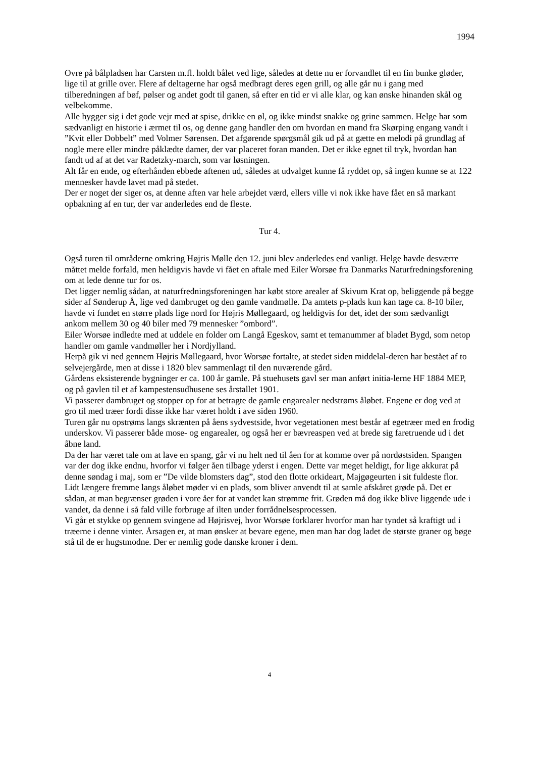1994
Ovre på bålpladsen har Carsten m.fl. holdt bålet ved lige, således at dette nu er forvandlet til en fin bunke gløder, lige til at grille over. Flere af deltagerne har også medbragt deres egen grill, og alle går nu i gang med tilberedningen af bøf, pølser og andet godt til ganen, så efter en tid er vi alle klar, og kan ønske hinanden skål og velbekomme.
Alle hygger sig i det gode vejr med at spise, drikke en øl, og ikke mindst snakke og grine sammen. Helge har som sædvanligt en historie i ærmet til os, og denne gang handler den om hvordan en mand fra Skørping engang vandt i ”Kvit eller Dobbelt” med Volmer Sørensen. Det afgørende spørgsmål gik ud på at gætte en melodi på grundlag af nogle mere eller mindre påklædte damer, der var placeret foran manden. Det er ikke egnet til tryk, hvordan han fandt ud af at det var Radetzky-march, som var løsningen.
Alt får en ende, og efterhånden ebbede aftenen ud, således at udvalget kunne få ryddet op, så ingen kunne se at 122 mennesker havde lavet mad på stedet.
Der er noget der siger os, at denne aften var hele arbejdet værd, ellers ville vi nok ikke have fået en så markant opbakning af en tur, der var anderledes end de fleste.
Tur 4.
Også turen til områderne omkring Højris Mølle den 12. juni blev anderledes end vanligt. Helge havde desværre måttet melde forfald, men heldigvis havde vi fået en aftale med Eiler Worsøe fra Danmarks Naturfredningsforening om at lede denne tur for os.
Det ligger nemlig sådan, at naturfredningsforeningen har købt store arealer af Skivum Krat op, beliggende på begge sider af Sønderup Å, lige ved dambruget og den gamle vandmølle. Da amtets p-plads kun kan tage ca. 8-10 biler, havde vi fundet en større plads lige nord for Højris Møllegaard, og heldigvis for det, idet der som sædvanligt ankom mellem 30 og 40 biler med 79 mennesker ”ombord”.
Eiler Worsøe indledte med at uddele en folder om Langå Egeskov, samt et temanummer af bladet Bygd, som netop handler om gamle vandmøller her i Nordjylland.
Herpå gik vi ned gennem Højris Møllegaard, hvor Worsøe fortalte, at stedet siden middelal-deren har bestået af to selvejergårde, men at disse i 1820 blev sammenlagt til den nuværende gård.
Gårdens eksisterende bygninger er ca. 100 år gamle. På stuehusets gavl ser man anført initia-lerne HF 1884 MEP, og på gavlen til et af kampestensudhusene ses årstallet 1901.
Vi passerer dambruget og stopper op for at betragte de gamle engarealer nedstrøms åløbet. Engene er dog ved at gro til med træer fordi disse ikke har været holdt i ave siden 1960.
Turen går nu opstrøms langs skrænten på åens sydvestside, hvor vegetationen mest består af egetræer med en frodig underskov. Vi passerer både mose- og engarealer, og også her er bævreaspen ved at brede sig faretruende ud i det åbne land.
Da der har været tale om at lave en spang, går vi nu helt ned til åen for at komme over på nordøstsiden. Spangen var der dog ikke endnu, hvorfor vi følger åen tilbage yderst i engen. Dette var meget heldigt, for lige akkurat på denne søndag i maj, som er ”De vilde blomsters dag”, stod den flotte orkideart, Majgøgeurten i sit fuldeste flor.
Lidt længere fremme langs åløbet møder vi en plads, som bliver anvendt til at samle afskåret grøde på. Det er sådan, at man begrænser grøden i vore åer for at vandet kan strømme frit. Grøden må dog ikke blive liggende ude i vandet, da denne i så fald ville forbruge af ilten under forrådnelsesprocessen.
Vi går et stykke op gennem svingene ad Højrisvej, hvor Worsøe forklarer hvorfor man har tyndet så kraftigt ud i træerne i denne vinter. Årsagen er, at man ønsker at bevare egene, men man har dog ladet de største graner og bøge stå til de er hugstmodne. Der er nemlig gode danske kroner i dem.
4